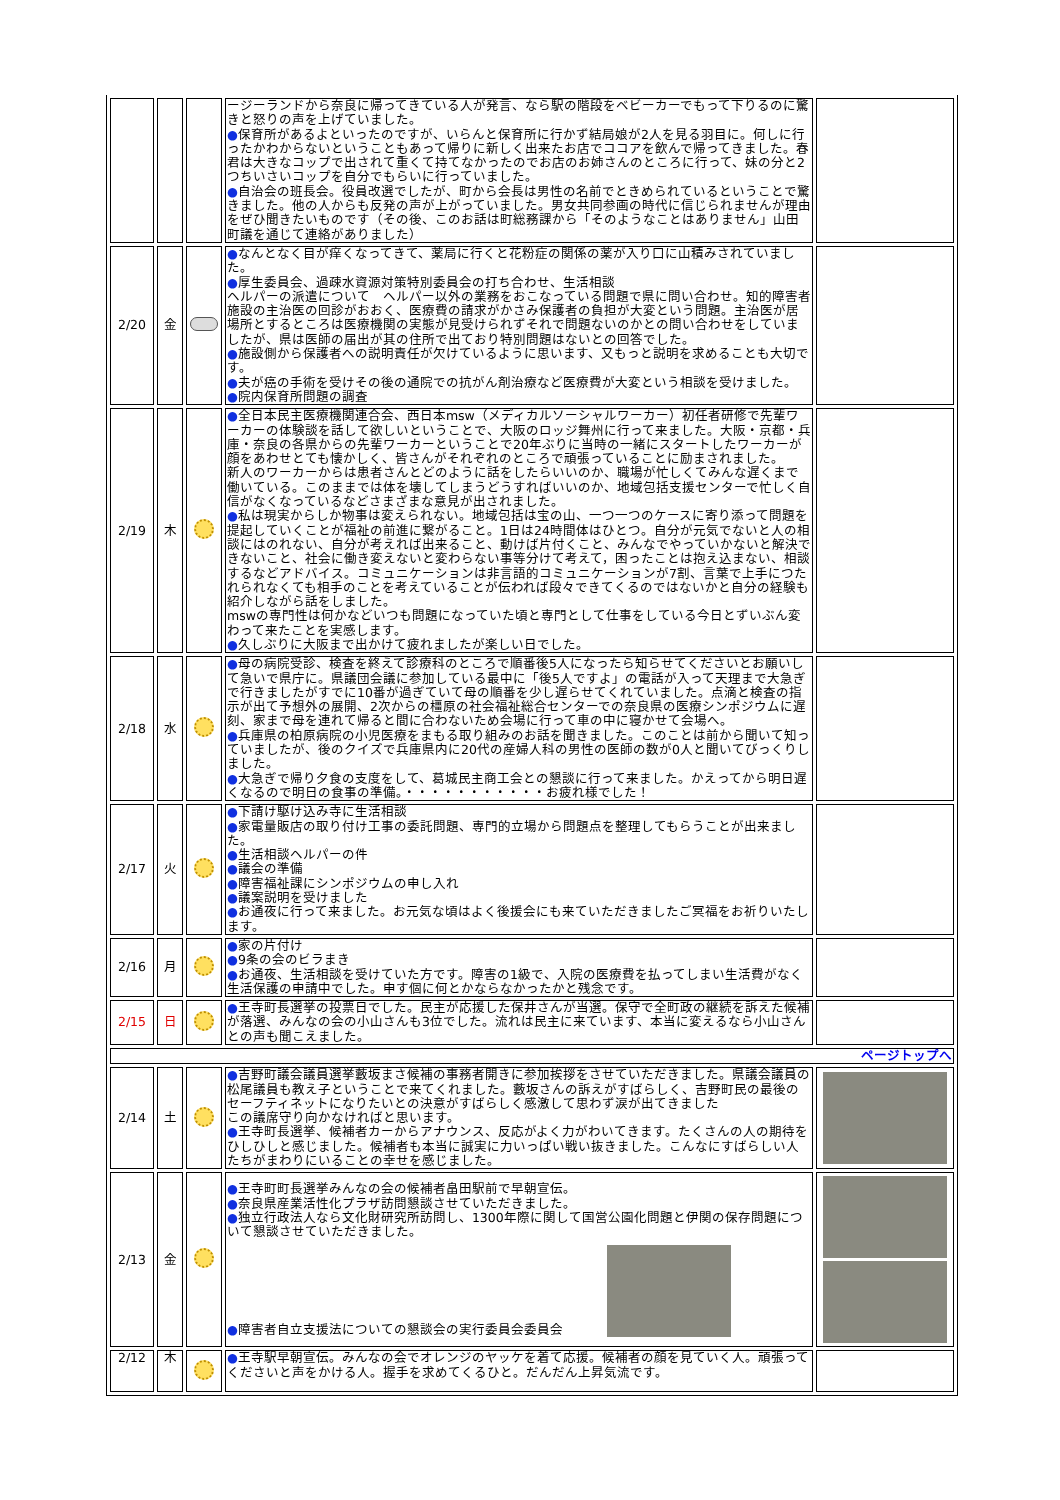| | | | ージーランドから奈良に帰ってきている人が発言、なら駅の階段をベビーカーでもって下りるのに驚きと怒りの声を上げていました。 ● 保育所があるよといったのですが、いらんと保育所に行かず結局娘が2人を見る羽目に。何しに行ったかわからないということもあって帰りに新しく出来たお店でココアを飲んで帰ってきました。春君は大きなコップで出されて重くて持てなかったのでお店のお姉さんのところに行って、妹の分と2つちいさいコップを自分でもらいに行っていました。 ● 自治会の班長会。役員改選でしたが、町から会長は男性の名前でときめられているということで驚きました。他の人からも反発の声が上がっていました。男女共同参画の時代に信じられませんが理由をぜひ聞きたいものです（その後、このお話は町総務課から「そのようなことはありません」山田町議を通じて連絡がありました） | |
| 2/20 | 金 | | ● なんとなく目が痒くなってきて、薬局に行くと花粉症の関係の薬が入り口に山積みされていました。 ● 厚生委員会、過疎水資源対策特別委員会の打ち合わせ、生活相談 ヘルパーの派遣について ヘルパー以外の業務をおこなっている問題で県に問い合わせ。知的障害者施設の主治医の回診がおおく、医療費の請求がかさみ保護者の負担が大変という問題。主治医が居場所とするところは医療機関の実態が見受けられずそれで問題ないのかとの問い合わせをしていましたが、県は医師の届出が其の住所で出ており特別問題はないとの回答でした。 ● 施設側から保護者への説明責任が欠けているように思います、又もっと説明を求めることも大切です。 ● 夫が癌の手術を受けその後の通院での抗がん剤治療など医療費が大変という相談を受けました。 ● 院内保育所問題の調査 | |
| 2/19 | 木 | | ● 全日本民主医療機関連合会、西日本msw（メディカルソーシャルワーカー）初任者研修で先輩ワーカーの体験談を話して欲しいということで、大阪のロッジ舞州に行って来ました。大阪・京都・兵庫・奈良の各県からの先輩ワーカーということで20年ぶりに当時の一緒にスタートしたワーカーが顔をあわせとても懐かしく、皆さんがそれぞれのところで頑張っていることに励まされました。 新人のワーカーからは患者さんとどのように話をしたらいいのか、職場が忙しくてみんな遅くまで働いている。このままでは体を壊してしまうどうすればいいのか、地域包括支援センターで忙しく自信がなくなっているなどさまざまな意見が出されました。 ● 私は現実からしか物事は変えられない。地域包括は宝の山、一つ一つのケースに寄り添って問題を提起していくことが福祉の前進に繋がること。1日は24時間体はひとつ。自分が元気でないと人の相談にはのれない、自分が考えれば出来ること、動けば片付くこと、みんなでやっていかないと解決できないこと、社会に働き変えないと変わらない事等分けて考えて，困ったことは抱え込まない、相談するなどアドバイス。コミュニケーションは非言語的コミュニケーションが7割、言葉で上手につたれられなくても相手のことを考えていることが伝われば段々できてくるのではないかと自分の経験も紹介しながら話をしました。 mswの専門性は何かなどいつも問題になっていた頃と専門として仕事をしている今日とずいぶん変わって来たことを実感します。 ● 久しぶりに大阪まで出かけて疲れましたが楽しい日でした。 | |
| 2/18 | 水 | | ● 母の病院受診、検査を終えて診療科のところで順番後5人になったら知らせてくださいとお願いして急いで県庁に。県議団会議に参加している最中に「後5人ですよ」の電話が入って天理まで大急ぎで行きましたがすでに10番が過ぎていて母の順番を少し遅らせてくれていました。点滴と検査の指示が出て予想外の展開、2次からの橿原の社会福祉総合センターでの奈良県の医療シンポジウムに遅刻、家まで母を連れて帰ると間に合わないため会場に行って車の中に寝かせて会場へ。 ● 兵庫県の柏原病院の小児医療をまもる取り組みのお話を聞きました。このことは前から聞いて知っていましたが、後のクイズで兵庫県内に20代の産婦人科の男性の医師の数が0人と聞いてびっくりしました。 ● 大急ぎで帰り夕食の支度をして、葛城民主商工会との懇談に行って来ました。かえってから明日遅くなるので明日の食事の準備。・・・・・・・・・・・お疲れ様でした！ | |
| 2/17 | 火 | | ● 下請け駆け込み寺に生活相談 ● 家電量販店の取り付け工事の委託問題、専門的立場から問題点を整理してもらうことが出来ました。 ● 生活相談ヘルパーの件 ● 議会の準備 ● 障害福祉課にシンポジウムの申し入れ ● 議案説明を受けました ● お通夜に行って来ました。お元気な頃はよく後援会にも来ていただきましたご冥福をお祈りいたします。 | |
| 2/16 | 月 | | ● 家の片付け ● 9条の会のビラまき ● お通夜、生活相談を受けていた方です。障害の1級で、入院の医療費を払ってしまい生活費がなく生活保護の申請中でした。申す個に何とかならなかったかと残念です。 | |
| 2/15 | 日 | | ● 王寺町長選挙の投票日でした。民主が応援した保井さんが当選。保守で全町政の継続を訴えた候補が落選、みんなの会の小山さんも3位でした。流れは民主に来ています、本当に変えるなら小山さんとの声も聞こえました。 | |
| ページトップへ | | | | |
| 2/14 | 土 | | ● 吉野町議会議員選挙藪坂まさ候補の事務者開きに参加挨拶をさせていただきました。県議会議員の松尾議員も教え子ということで来てくれました。藪坂さんの訴えがすばらしく、吉野町民の最後のセーフティネットになりたいとの決意がすばらしく感激して思わず涙が出てきました この議席守り向かなければと思います。 ● 王寺町長選挙、候補者カーからアナウンス、反応がよく力がわいてきます。たくさんの人の期待をひしひしと感じました。候補者も本当に誠実に力いっぱい戦い抜きました。こんなにすばらしい人たちがまわりにいることの幸せを感じました。 | |
| 2/13 | 金 | | ● 王寺町町長選挙みんなの会の候補者畠田駅前で早朝宣伝。 ● 奈良県産業活性化プラザ訪問懇談させていただきました。 ● 独立行政法人なら文化財研究所訪問し、1300年際に関して国営公園化問題と伊関の保存問題について懇談させていただきました。 ● 障害者自立支援法についての懇談会の実行委員会委員会 | |
| 2/12 | 木 | | ● 王寺駅早朝宣伝。みんなの会でオレンジのヤッケを着て応援。候補者の顔を見ていく人。頑張ってくださいと声をかける人。握手を求めてくるひと。だんだん上昇気流です。 | |